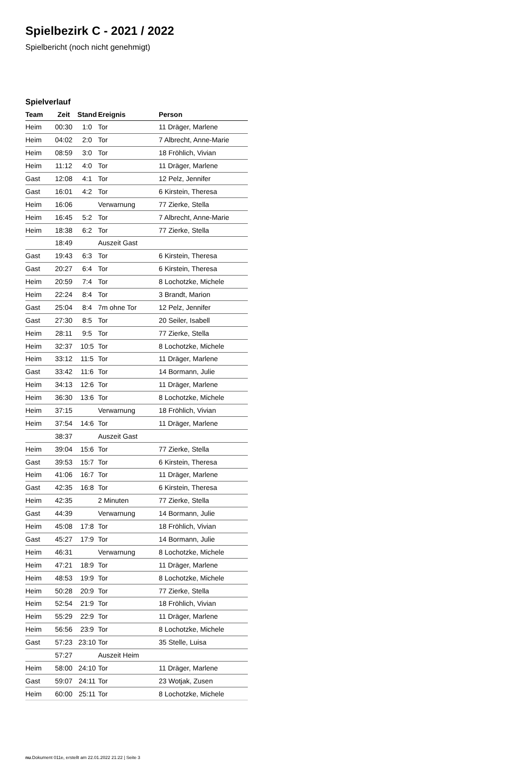Spielbezirk C - 2021 / 2022
Spielbericht (noch nicht genehmigt)
Spielverlauf
| Team | Zeit | Stand | Ereignis | Person |
| --- | --- | --- | --- | --- |
| Heim | 00:30 | 1:0 | Tor | 11 Dräger, Marlene |
| Heim | 04:02 | 2:0 | Tor | 7 Albrecht, Anne-Marie |
| Heim | 08:59 | 3:0 | Tor | 18 Fröhlich, Vivian |
| Heim | 11:12 | 4:0 | Tor | 11 Dräger, Marlene |
| Gast | 12:08 | 4:1 | Tor | 12 Pelz, Jennifer |
| Gast | 16:01 | 4:2 | Tor | 6 Kirstein, Theresa |
| Heim | 16:06 | | Verwarnung | 77 Zierke, Stella |
| Heim | 16:45 | 5:2 | Tor | 7 Albrecht, Anne-Marie |
| Heim | 18:38 | 6:2 | Tor | 77 Zierke, Stella |
| | 18:49 | | Auszeit Gast | |
| Gast | 19:43 | 6:3 | Tor | 6 Kirstein, Theresa |
| Gast | 20:27 | 6:4 | Tor | 6 Kirstein, Theresa |
| Heim | 20:59 | 7:4 | Tor | 8 Lochotzke, Michele |
| Heim | 22:24 | 8:4 | Tor | 3 Brandt, Marion |
| Gast | 25:04 | 8:4 | 7m ohne Tor | 12 Pelz, Jennifer |
| Gast | 27:30 | 8:5 | Tor | 20 Seiler, Isabell |
| Heim | 28:11 | 9:5 | Tor | 77 Zierke, Stella |
| Heim | 32:37 | 10:5 | Tor | 8 Lochotzke, Michele |
| Heim | 33:12 | 11:5 | Tor | 11 Dräger, Marlene |
| Gast | 33:42 | 11:6 | Tor | 14 Bormann, Julie |
| Heim | 34:13 | 12:6 | Tor | 11 Dräger, Marlene |
| Heim | 36:30 | 13:6 | Tor | 8 Lochotzke, Michele |
| Heim | 37:15 | | Verwarnung | 18 Fröhlich, Vivian |
| Heim | 37:54 | 14:6 | Tor | 11 Dräger, Marlene |
| | 38:37 | | Auszeit Gast | |
| Heim | 39:04 | 15:6 | Tor | 77 Zierke, Stella |
| Gast | 39:53 | 15:7 | Tor | 6 Kirstein, Theresa |
| Heim | 41:06 | 16:7 | Tor | 11 Dräger, Marlene |
| Gast | 42:35 | 16:8 | Tor | 6 Kirstein, Theresa |
| Heim | 42:35 | | 2 Minuten | 77 Zierke, Stella |
| Gast | 44:39 | | Verwarnung | 14 Bormann, Julie |
| Heim | 45:08 | 17:8 | Tor | 18 Fröhlich, Vivian |
| Gast | 45:27 | 17:9 | Tor | 14 Bormann, Julie |
| Heim | 46:31 | | Verwarnung | 8 Lochotzke, Michele |
| Heim | 47:21 | 18:9 | Tor | 11 Dräger, Marlene |
| Heim | 48:53 | 19:9 | Tor | 8 Lochotzke, Michele |
| Heim | 50:28 | 20:9 | Tor | 77 Zierke, Stella |
| Heim | 52:54 | 21:9 | Tor | 18 Fröhlich, Vivian |
| Heim | 55:29 | 22:9 | Tor | 11 Dräger, Marlene |
| Heim | 56:56 | 23:9 | Tor | 8 Lochotzke, Michele |
| Gast | 57:23 | 23:10 | Tor | 35 Stelle, Luisa |
| | 57:27 | | Auszeit Heim | |
| Heim | 58:00 | 24:10 | Tor | 11 Dräger, Marlene |
| Gast | 59:07 | 24:11 | Tor | 23 Wotjak, Zusen |
| Heim | 60:00 | 25:11 | Tor | 8 Lochotzke, Michele |
nu.Dokument 011e, erstellt am 22.01.2022 21:22 | Seite 3